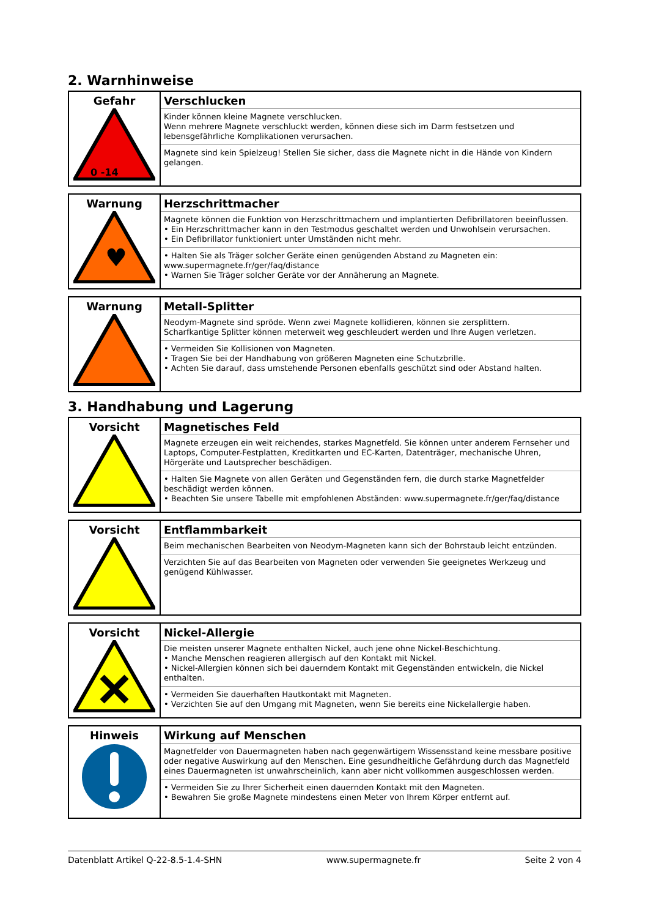2. Warnhinweise
| Gefahr 0 -14 | Verschlucken Kinder können kleine Magnete verschlucken. Wenn mehrere Magnete verschluckt werden, können diese sich im Darm festsetzen und lebensgefährliche Komplikationen verursachen. Magnete sind kein Spielzeug! Stellen Sie sicher, dass die Magnete nicht in die Hände von Kindern gelangen. |
| Warnung ♥ | Herzschrittmacher Magnete können die Funktion von Herzschrittmachern und implantierten Defibrillatoren beeinflussen. • Ein Herzschrittmacher kann in den Testmodus geschaltet werden und Unwohlsein verursachen. • Ein Defibrillator funktioniert unter Umständen nicht mehr. • Halten Sie als Träger solcher Geräte einen genügenden Abstand zu Magneten ein: www.supermagnete.fr/ger/faq/distance • Warnen Sie Träger solcher Geräte vor der Annäherung an Magnete. |
| Warnung | Metall-Splitter Neodym-Magnete sind spröde. Wenn zwei Magnete kollidieren, können sie zersplittern. Scharfkantige Splitter können meterweit weg geschleudert werden und Ihre Augen verletzen. • Vermeiden Sie Kollisionen von Magneten. • Tragen Sie bei der Handhabung von größeren Magneten eine Schutzbrille. • Achten Sie darauf, dass umstehende Personen ebenfalls geschützt sind oder Abstand halten. |
3. Handhabung und Lagerung
| Vorsicht | Magnetisches Feld Magnete erzeugen ein weit reichendes, starkes Magnetfeld. Sie können unter anderem Fernseher und Laptops, Computer-Festplatten, Kreditkarten und EC-Karten, Datenträger, mechanische Uhren, Hörgeräte und Lautsprecher beschädigen. • Halten Sie Magnete von allen Geräten und Gegenständen fern, die durch starke Magnetfelder beschädigt werden können. • Beachten Sie unsere Tabelle mit empfohlenen Abständen: www.supermagnete.fr/ger/faq/distance |
| Vorsicht | Entflammbarkeit Beim mechanischen Bearbeiten von Neodym-Magneten kann sich der Bohrstaub leicht entzünden. Verzichten Sie auf das Bearbeiten von Magneten oder verwenden Sie geeignetes Werkzeug und genügend Kühlwasser. |
| Vorsicht | Nickel-Allergie Die meisten unserer Magnete enthalten Nickel, auch jene ohne Nickel-Beschichtung. • Manche Menschen reagieren allergisch auf den Kontakt mit Nickel. • Nickel-Allergien können sich bei dauerndem Kontakt mit Gegenständen entwickeln, die Nickel enthalten. • Vermeiden Sie dauerhaften Hautkontakt mit Magneten. • Verzichten Sie auf den Umgang mit Magneten, wenn Sie bereits eine Nickelallergie haben. |
| Hinweis | Wirkung auf Menschen Magnetfelder von Dauermagneten haben nach gegenwärtigem Wissensstand keine messbare positive oder negative Auswirkung auf den Menschen. Eine gesundheitliche Gefährdung durch das Magnetfeld eines Dauermagneten ist unwahrscheinlich, kann aber nicht vollkommen ausgeschlossen werden. • Vermeiden Sie zu Ihrer Sicherheit einen dauernden Kontakt mit den Magneten. • Bewahren Sie große Magnete mindestens einen Meter von Ihrem Körper entfernt auf. |
Datenblatt Artikel Q-22-8.5-1.4-SHN www.supermagnete.fr Seite 2 von 4